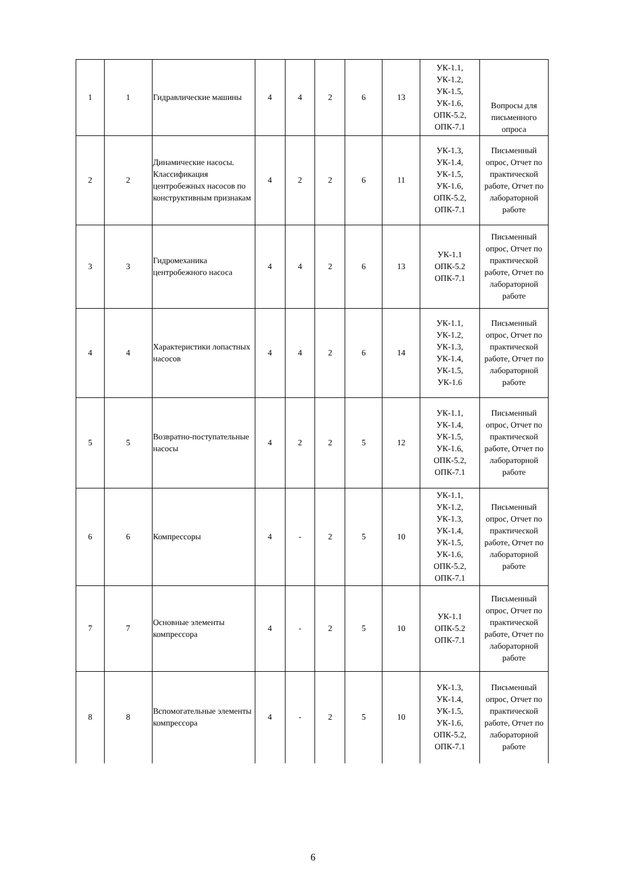| 1 | 1 | Гидравлические машины | 4 | 4 | 2 | 6 | 13 | УК-1.1, УК-1.2, УК-1.5, УК-1.6, ОПК-5.2, ОПК-7.1 | Вопросы для письменного опроса |
| 2 | 2 | Динамические насосы. Классификация центробежных насосов по конструктивным признакам | 4 | 2 | 2 | 6 | 11 | УК-1.3, УК-1.4, УК-1.5, УК-1.6, ОПК-5.2, ОПК-7.1 | Письменный опрос, Отчет по практической работе, Отчет по лабораторной работе |
| 3 | 3 | Гидромеханика центробежного насоса | 4 | 4 | 2 | 6 | 13 | УК-1.1 ОПК-5.2 ОПК-7.1 | Письменный опрос, Отчет по практической работе, Отчет по лабораторной работе |
| 4 | 4 | Характеристики лопастных насосов | 4 | 4 | 2 | 6 | 14 | УК-1.1, УК-1.2, УК-1.3, УК-1.4, УК-1.5, УК-1.6 | Письменный опрос, Отчет по практической работе, Отчет по лабораторной работе |
| 5 | 5 | Возвратно-поступательные насосы | 4 | 2 | 2 | 5 | 12 | УК-1.1, УК-1.4, УК-1.5, УК-1.6, ОПК-5.2, ОПК-7.1 | Письменный опрос, Отчет по практической работе, Отчет по лабораторной работе |
| 6 | 6 | Компрессоры | 4 | - | 2 | 5 | 10 | УК-1.1, УК-1.2, УК-1.3, УК-1.4, УК-1.5, УК-1.6, ОПК-5.2, ОПК-7.1 | Письменный опрос, Отчет по практической работе, Отчет по лабораторной работе |
| 7 | 7 | Основные элементы компрессора | 4 | - | 2 | 5 | 10 | УК-1.1 ОПК-5.2 ОПК-7.1 | Письменный опрос, Отчет по практической работе, Отчет по лабораторной работе |
| 8 | 8 | Вспомогательные элементы компрессора | 4 | - | 2 | 5 | 10 | УК-1.3, УК-1.4, УК-1.5, УК-1.6, ОПК-5.2, ОПК-7.1 | Письменный опрос, Отчет по практической работе, Отчет по лабораторной работе |
6